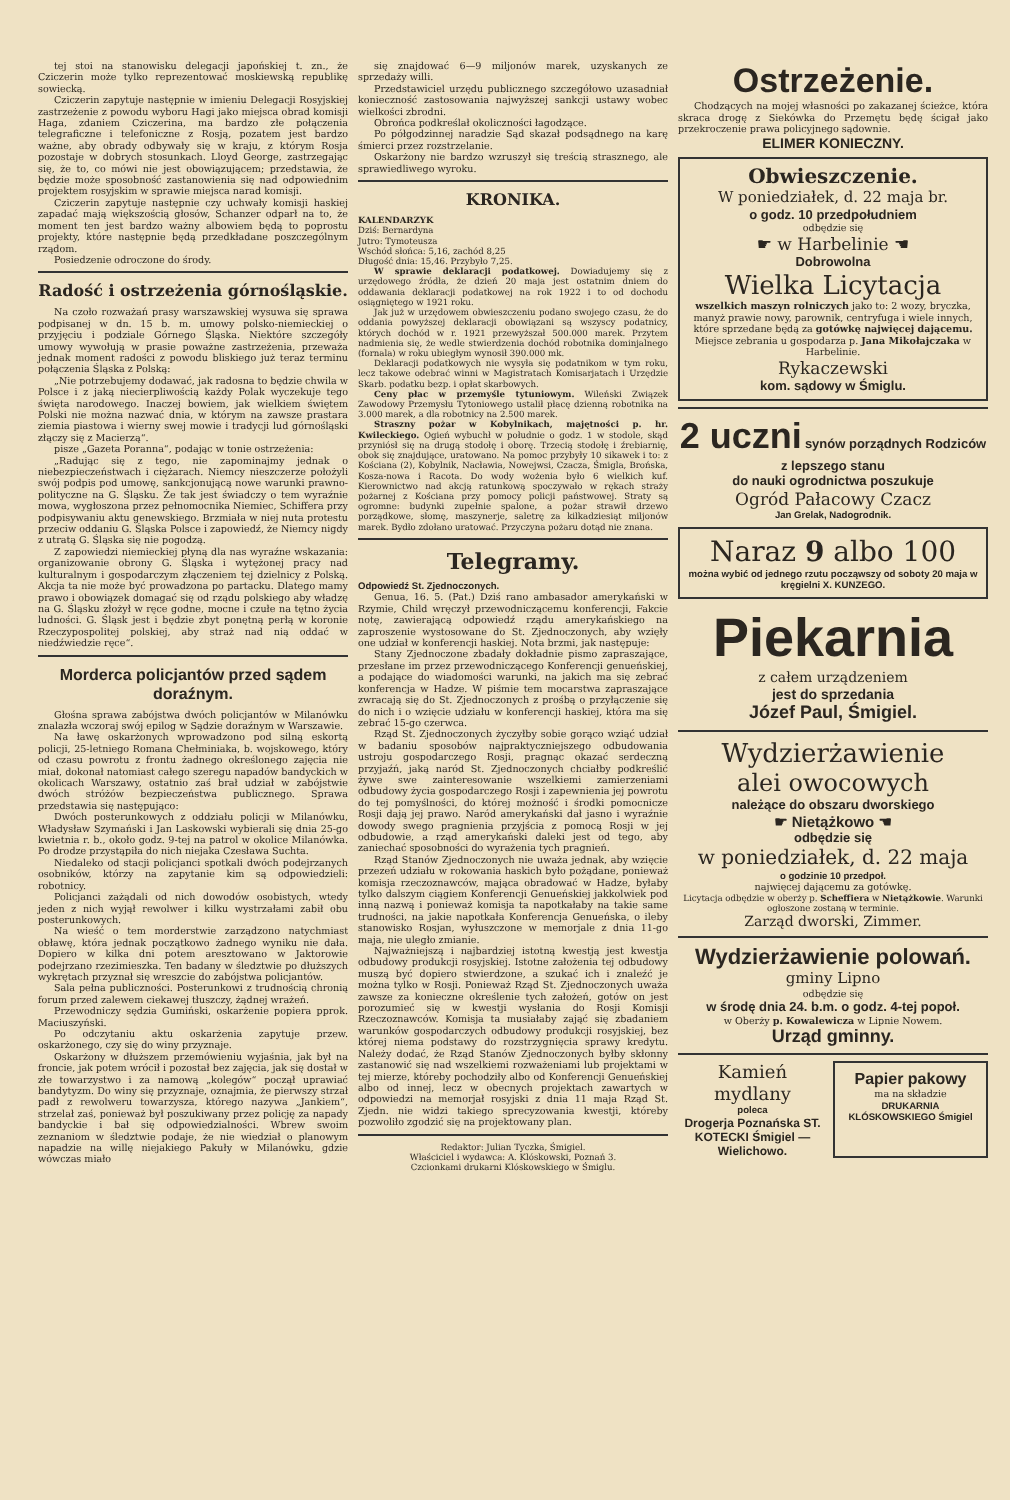tej stoi na stanowisku delegacji japońskiej t. zn., że Cziczerin może tylko reprezentować moskiewską republikę sowiecką.
Cziczerin zapytuje następnie w imieniu Delegacji Rosyjskiej zastrzeżenie z powodu wyboru Hagi jako miejsca obrad komisji Haga, zdaniem Cziczerina, ma bardzo złe połączenia telegraficzne i telefoniczne z Rosją, pozatem jest bardzo ważne, aby obrady odbywały się w kraju, z którym Rosja pozostaje w dobrych stosunkach. Lloyd George, zastrzegając się, że to, co mówi nie jest obowiązującem; przedstawia, że będzie może sposobność zastanowienia się nad odpowiednim projektem rosyjskim w sprawie miejsca narad komisji.
Cziczerin zapytuje następnie czy uchwały komisji haskiej zapadać mają większością głosów, Schanzer odparł na to, że moment ten jest bardzo ważny albowiem będą to poprostu projekty, które następnie będą przedkładane poszczególnym rządom.
Posiedzenie odroczone do środy.
Radość i ostrzeżenia górnośląskie.
Na czoło rozważań prasy warszawskiej wysuwa się sprawa podpisanej w dn. 15 b. m. umowy polsko-niemieckiej o przyjęciu i podziale Górnego Śląska. Niektóre szczegóły umowy wywołują w prasie poważne zastrzeżenia, przeważa jednak moment radości z powodu bliskiego już teraz terminu połączenia Śląska z Polską:
„Nie potrzebujemy dodawać, jak radosna to będzie chwila w Polsce i z jaką niecierpliwością każdy Polak wyczekuje tego święta narodowego. Inaczej bowiem, jak wielkiem świętem Polski nie można nazwać dnia, w którym na zawsze prastara ziemia piastowa i wierny swej mowie i tradycji lud górnośląski złączy się z Macierzą“.
pisze „Gazeta Poranna“, podając w tonie ostrzeżenia:
„Radując się z tego, nie zapominajmy jednak o niebezpieczeństwach i ciężarach. Niemcy nieszczerze położyli swój podpis pod umowę, sankcjonującą nowe warunki prawno-polityczne na G. Śląsku. Że tak jest świadczy o tem wyraźnie mowa, wygłoszona przez pełnomocnika Niemiec, Schiffera przy podpisywaniu aktu genewskiego. Brzmiała w niej nuta protestu przeciw oddaniu G. Śląska Polsce i zapowiedź, że Niemcy nigdy z utratą G. Śląska się nie pogodzą.
Z zapowiedzi niemieckiej płyną dla nas wyraźne wskazania: organizowanie obrony G. Śląska i wytężonej pracy nad kulturalnym i gospodarczym złączeniem tej dzielnicy z Polską. Akcja ta nie może być prowadzona po partacku. Dlatego mamy prawo i obowiązek domagać się od rządu polskiego aby władzę na G. Śląsku złożył w ręce godne, mocne i czułe na tętno życia ludności. G. Śląsk jest i będzie zbyt ponętną perłą w koronie Rzeczypospolitej polskiej, aby straż nad nią oddać w niedźwiedzie ręce“.
Morderca policjantów przed sądem doraźnym.
Głośna sprawa zabójstwa dwóch policjantów w Milanówku znalazła wczoraj swój epilog w Sądzie doraźnym w Warszawie.
Na ławę oskarżonych wprowadzono pod silną eskortą policji, 25-letniego Romana Chełminiaka, b. wojskowego, który od czasu powrotu z frontu żadnego określonego zajęcia nie miał, dokonał natomiast całego szeregu napadów bandyckich w okolicach Warszawy, ostatnio zaś brał udział w zabójstwie dwóch stróżów bezpieczeństwa publicznego. Sprawa przedstawia się następująco:
Dwóch posterunkowych z oddziału policji w Milanówku, Władysław Szymański i Jan Laskowski wybierali się dnia 25-go kwietnia r. b., około godz. 9-tej na patrol w okolice Milanówka. Po drodze przystąpiła do nich niejaka Czesława Suchta.
Niedaleko od stacji policjanci spotkali dwóch podejrzanych osobników, którzy na zapytanie kim są odpowiedzieli: robotnicy.
Policjanci zażądali od nich dowodów osobistych, wtedy jeden z nich wyjął rewolwer i kilku wystrzałami zabił obu posterunkowych.
Na wieść o tem morderstwie zarządzono natychmiast obławę, która jednak początkowo żadnego wyniku nie dała. Dopiero w kilka dni potem aresztowano w Jaktorowie podejrzano rzezimieszka. Ten badany w śledztwie po dłuższych wykrętach przyznał się wreszcie do zabójstwa policjantów.
Sala pełna publiczności. Posterunkowi z trudnością chronią forum przed zalewem ciekawej tłuszczy, żądnej wrażeń.
Przewodniczy sędzia Gumiński, oskarżenie popiera pprok. Maciuszyński.
Po odczytaniu aktu oskarżenia zapytuje przew. oskarżonego, czy się do winy przyznaje.
Oskarżony w dłuższem przemówieniu wyjaśnia, jak był na froncie, jak potem wrócił i pozostał bez zajęcia, jak się dostał w złe towarzystwo i za namową „kolegów“ począł uprawiać bandytyzm. Do winy się przyznaje, oznajmia, że pierwszy strzał padł z rewolweru towarzysza, którego nazywa „Jankiem“, strzelał zaś, ponieważ był poszukiwany przez policję za napady bandyckie i bał się odpowiedzialności. Wbrew swoim zeznaniom w śledztwie podaje, że nie wiedział o planowym napadzie na willę niejakiego Pakuły w Milanówku, gdzie wówczas miało
się znajdować 6—9 miljonów marek, uzyskanych ze sprzedaży willi.
Przedstawiciel urzędu publicznego szczegółowo uzasadniał konieczność zastosowania najwyższej sankcji ustawy wobec wielkości zbrodni.
Obrońca podkreślał okoliczności łagodzące.
Po półgodzinnej naradzie Sąd skazał podsądnego na karę śmierci przez rozstrzelanie.
Oskarżony nie bardzo wzruszył się treścią strasznego, ale sprawiedliwego wyroku.
KRONIKA.
KALENDARZYK
Dziś: Bernardyna
Jutro: Tymoteusza
Wschód słońca: 5,16, zachód 8,25
Długość dnia: 15,46. Przybyło 7,25.
W sprawie deklaracji podatkowej. Dowiadujemy się z urzędowego źródła, że dzień 20 maja jest ostatnim dniem do oddawania deklaracji podatkowej na rok 1922 i to od dochodu osiągniętego w 1921 roku.
Jak już w urzędowem obwieszczeniu podano swojego czasu, że do oddania powyższej deklaracji obowiązani są wszyscy podatnicy, których dochód w r. 1921 przewyższał 500.000 marek. Przytem nadmienia się, że wedle stwierdzenia dochód robotnika dominjalnego (fornala) w roku ubiegłym wynosił 390.000 mk.
Deklaracji podatkowych nie wysyła się podatnikom w tym roku, lecz takowe odebrać winni w Magistratach Komisarjatach i Urzędzie Skarb. podatku bezp. i opłat skarbowych.
Ceny płac w przemyśle tytuniowym. Wileński Związek Zawodowy Przemysłu Tytoniowego ustalił płacę dzienną robotnika na 3.000 marek, a dla robotnicy na 2.500 marek.
Straszny pożar w Kobylnikach, majętności p. hr. Kwileckiego. Ogień wybuchł w południe o godz. 1 w stodole, skąd przyniósł się na drugą stodołę i oborę. Trzecią stodołę i źrebiarnię, obok się znajdujące, uratowano. Na pomoc przybyły 10 sikawek i to: z Kościana (2), Kobylnik, Nacławia, Nowejwsi, Czacza, Śmigla, Brońska, Kosza-nowa i Racota. Do wody wożenia było 6 wielkich kuf. Kierownictwo nad akcją ratunkową spoczywało w rękach straży pożarnej z Kościana przy pomocy policji państwowej. Straty są ogromne: budynki zupełnie spalone, a pożar strawił drzewo porządkowe, słomę, maszynerje, saletrę za kilkadziesiąt miljonów marek. Bydło zdołano uratować. Przyczyna pożaru dotąd nie znana.
Telegramy.
Odpowiedź St. Zjednoczonych.
Genua, 16. 5. (Pat.) Dziś rano ambasador amerykański w Rzymie, Child wręczył przewodniczącemu konferencji, Fakcie notę, zawierającą odpowiedź rządu amerykańskiego na zaproszenie wystosowane do St. Zjednoczonych, aby wzięły one udział w konferencji haskiej. Nota brzmi, jak następuje:
Stany Zjednoczone zbadały dokładnie pismo zapraszające, przesłane im przez przewodniczącego Konferencji genueńskiej, a podające do wiadomości warunki, na jakich ma się zebrać konferencja w Hadze. W piśmie tem mocarstwa zapraszające zwracają się do St. Zjednoczonych z prośbą o przyłączenie się do nich i o wzięcie udziału w konferencji haskiej, która ma się zebrać 15-go czerwca.
Rząd St. Zjednoczonych życzyłby sobie gorąco wziąć udział w badaniu sposobów najpraktyczniejszego odbudowania ustroju gospodarczego Rosji, pragnąc okazać serdeczną przyjaźń, jaką naród St. Zjednoczonych chciałby podkreślić żywe swe zainteresowanie wszelkiemi zamierzeniami odbudowy życia gospodarczego Rosji i zapewnienia jej powrotu do tej pomyślności, do której możność i środki pomocnicze Rosji dają jej prawo. Naród amerykański dał jasno i wyraźnie dowody swego pragnienia przyjścia z pomocą Rosji w jej odbudowie, a rząd amerykański daleki jest od tego, aby zaniechać sposobności do wyrażenia tych pragnień.
Rząd Stanów Zjednoczonych nie uważa jednak, aby wzięcie przezeń udziału w rokowania haskich było pożądane, ponieważ komisja rzeczoznawców, mająca obradować w Hadze, byłaby tylko dalszym ciągiem Konferencji Genueńskiej jakkolwiek pod inną nazwą i ponieważ komisja ta napotkałaby na takie same trudności, na jakie napotkała Konferencja Genueńska, o ileby stanowisko Rosjan, wyłuszczone w memorjale z dnia 11-go maja, nie uległo zmianie.
Najważniejszą i najbardziej istotną kwestją jest kwestja odbudowy produkcji rosyjskiej. Istotne założenia tej odbudowy muszą być dopiero stwierdzone, a szukać ich i znaleźć je można tylko w Rosji. Ponieważ Rząd St. Zjednoczonych uważa zawsze za konieczne określenie tych założeń, gotów on jest porozumieć się w kwestji wysłania do Rosji Komisji Rzeczoznawców. Komisja ta musiałaby zająć się zbadaniem warunków gospodarczych odbudowy produkcji rosyjskiej, bez której niema podstawy do rozstrzygnięcia sprawy kredytu. Należy dodać, że Rząd Stanów Zjednoczonych byłby skłonny zastanowić się nad wszelkiemi rozważeniami lub projektami w tej mierze, któreby pochodziły albo od Konferencji Genueńskiej albo od innej, lecz w obecnych projektach zawartych w odpowiedzi na memorjał rosyjski z dnia 11 maja Rząd St. Zjedn. nie widzi takiego sprecyzowania kwestji, któreby pozwoliło zgodzić się na projektowany plan.
Redaktor: Julian Tyczka, Śmigiel.
Właściciel i wydawca: A. Klóskowski, Poznań 3.
Czcionkami drukarni Klóskowskiego w Śmiglu.
Ostrzeżenie.
Chodzących na mojej własności po zakazanej ścieżce, która skraca drogę z Siekówka do Przemętu będę ścigał jako przekroczenie prawa policyjnego sądownie.
ELIMER KONIECZNY.
Obwieszczenie.
W poniedziałek, d. 22 maja br.
o godz. 10 przedpołudniem
odbędzie się
☛ w Harbelinie ☚
Dobrowolna
Wielka Licytacja
wszelkich maszyn rolniczych jako to: 2 wozy, bryczka, manyż prawie nowy, parownik, centryfuga i wiele innych, które sprzedane będą za gotówkę najwięcej dającemu.
Miejsce zebrania u gospodarza p. Jana Mikołajczaka w Harbelinie.
Rykaczewski
kom. sądowy w Śmiglu.
2 uczni synów porządnych Rodziców z lepszego stanu
do nauki ogrodnictwa poszukuje
Ogród Pałacowy Czacz
Jan Grelak, Nadogrodnik.
Naraz 9 albo 100
można wybić od jednego rzutu począwszy od soboty 20 maja w kręgielni X. KUNZEGO.
Piekarnia
z całem urządzeniem
jest do sprzedania
Józef Paul, Śmigiel.
Wydzierżawienie
alei owocowych
należące do obszaru dworskiego
☛ Nietążkowo ☚
odbędzie się
w poniedziałek, d. 22 maja
o godzinie 10 przedpoł.
najwięcej dającemu za gotówkę.
Licytacja odbędzie w oberży p. Scheffiera w Nietążkowie. Warunki ogłoszone zostaną w terminie.
Zarząd dworski, Zimmer.
Wydzierżawienie polowań.
gminy Lipno
odbędzie się
w środę dnia 24. b.m. o godz. 4-tej popoł.
w Oberży p. Kowalewicza w Lipnie Nowem.
Urząd gminny.
Kamień mydlany
poleca
Drogerja Poznańska ST. KOTECKI Śmigiel — Wielichowo.
Papier pakowy
ma na składzie
DRUKARNIA KLÓSKOWSKIEGO Śmigiel